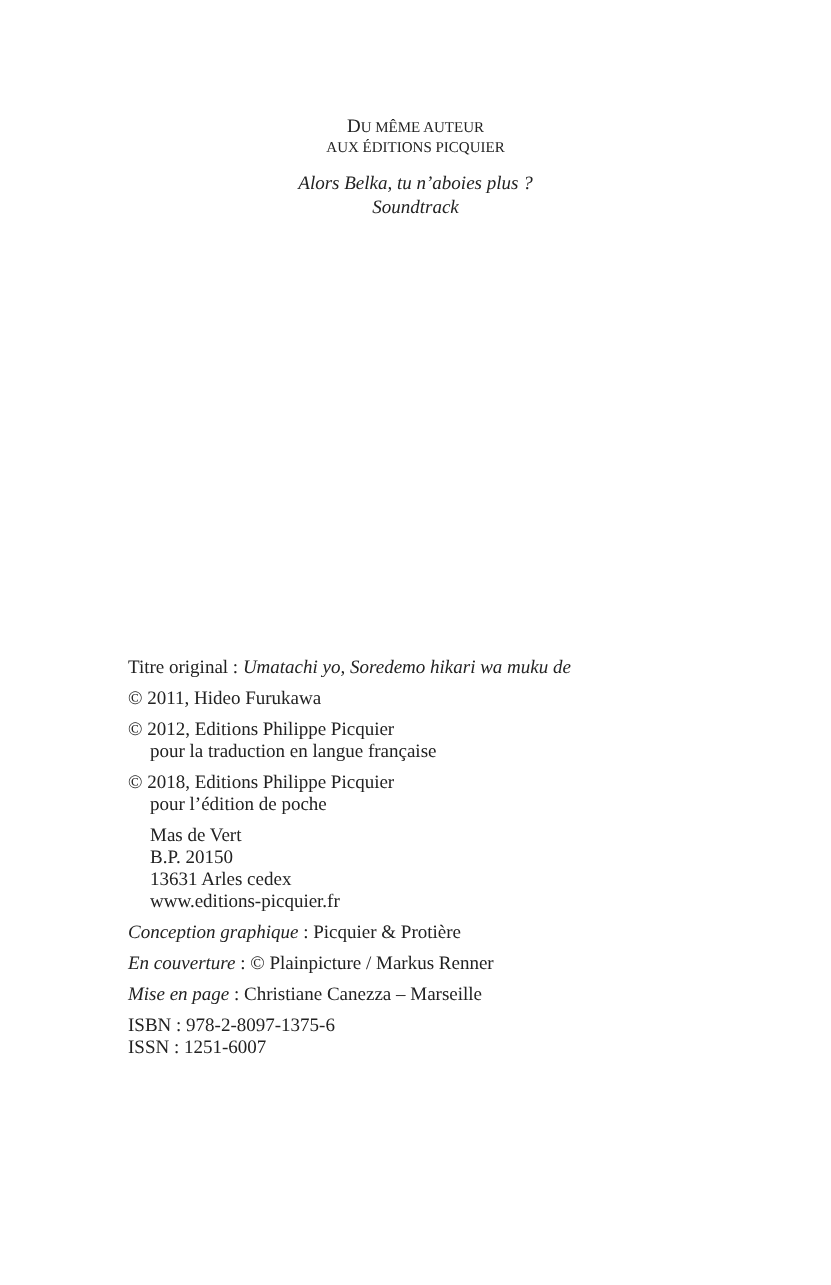DU MÊME AUTEUR
AUX ÉDITIONS PICQUIER
Alors Belka, tu n’aboies plus ?
Soundtrack
Titre original : Umatachi yo, Soredemo hikari wa muku de
© 2011, Hideo Furukawa
© 2012, Editions Philippe Picquier
pour la traduction en langue française
© 2018, Editions Philippe Picquier
pour l’édition de poche
Mas de Vert
B.P. 20150
13631 Arles cedex
www.editions-picquier.fr
Conception graphique : Picquier & Protière
En couverture : © Plainpicture / Markus Renner
Mise en page : Christiane Canezza – Marseille
ISBN : 978-2-8097-1375-6
ISSN : 1251-6007